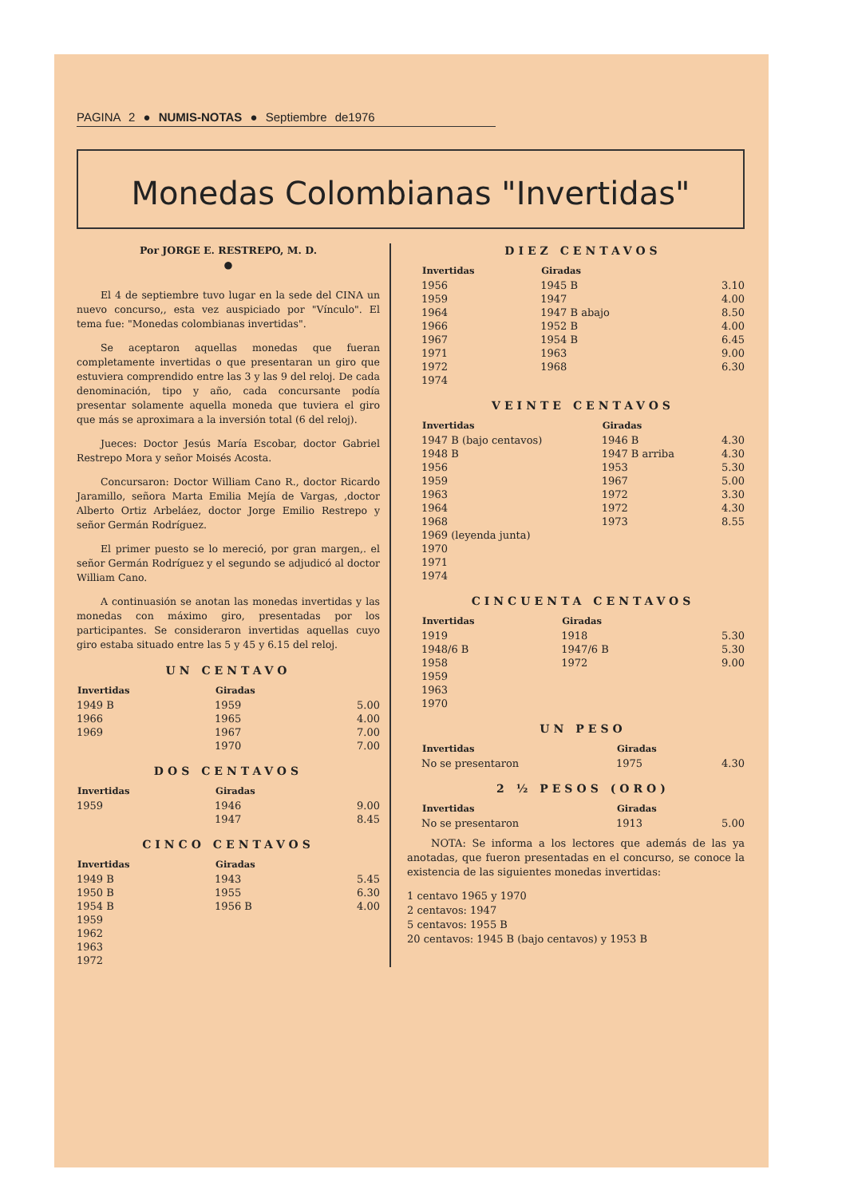PAGINA 2 ● NUMIS-NOTAS ● Septiembre de1976
Monedas Colombianas "Invertidas"
Por JORGE E. RESTREPO, M. D.
●
El 4 de septiembre tuvo lugar en la sede del CINA un nuevo concurso,, esta vez auspiciado por "Vínculo". El tema fue: "Monedas colombianas invertidas".
Se aceptaron aquellas monedas que fueran completamente invertidas o que presentaran un giro que estuviera comprendido entre las 3 y las 9 del reloj. De cada denominación, tipo y año, cada concursante podía presentar solamente aquella moneda que tuviera el giro que más se aproximara a la inversión total (6 del reloj).
Jueces: Doctor Jesús María Escobar, doctor Gabriel Restrepo Mora y señor Moisés Acosta.
Concursaron: Doctor William Cano R., doctor Ricardo Jaramillo, señora Marta Emilia Mejía de Vargas, ,doctor Alberto Ortiz Arbeláez, doctor Jorge Emilio Restrepo y señor Germán Rodríguez.
El primer puesto se lo mereció, por gran margen,. el señor Germán Rodríguez y el segundo se adjudicó al doctor William Cano.
A continuasión se anotan las monedas invertidas y las monedas con máximo giro, presentadas por los participantes. Se consideraron invertidas aquellas cuyo giro estaba situado entre las 5 y 45 y 6.15 del reloj.
UN CENTAVO
| Invertidas | Giradas | |
| --- | --- | --- |
| 1949 B | 1959 | 5.00 |
| 1966 | 1965 | 4.00 |
| 1969 | 1967 | 7.00 |
| | 1970 | 7.00 |
DOS CENTAVOS
| Invertidas | Giradas | |
| --- | --- | --- |
| 1959 | 1946 | 9.00 |
| | 1947 | 8.45 |
CINCO CENTAVOS
| Invertidas | Giradas | |
| --- | --- | --- |
| 1949 B | 1943 | 5.45 |
| 1950 B | 1955 | 6.30 |
| 1954 B | 1956 B | 4.00 |
| 1959 | | |
| 1962 | | |
| 1963 | | |
| 1972 | | |
DIEZ CENTAVOS
| Invertidas | Giradas | |
| --- | --- | --- |
| 1956 | 1945 B | 3.10 |
| 1959 | 1947 | 4.00 |
| 1964 | 1947 B abajo | 8.50 |
| 1966 | 1952 B | 4.00 |
| 1967 | 1954 B | 6.45 |
| 1971 | 1963 | 9.00 |
| 1972 | 1968 | 6.30 |
| 1974 | | |
VEINTE CENTAVOS
| Invertidas | Giradas | |
| --- | --- | --- |
| 1947 B (bajo centavos) | 1946 B | 4.30 |
| 1948 B | 1947 B arriba | 4.30 |
| 1956 | 1953 | 5.30 |
| 1959 | 1967 | 5.00 |
| 1963 | 1972 | 3.30 |
| 1964 | 1972 | 4.30 |
| 1968 | 1973 | 8.55 |
| 1969 (leyenda junta) | | |
| 1970 | | |
| 1971 | | |
| 1974 | | |
CINCUENTA CENTAVOS
| Invertidas | Giradas | |
| --- | --- | --- |
| 1919 | 1918 | 5.30 |
| 1948/6 B | 1947/6 B | 5.30 |
| 1958 | 1972 | 9.00 |
| 1959 | | |
| 1963 | | |
| 1970 | | |
UN PESO
| Invertidas | Giradas | |
| --- | --- | --- |
| No se presentaron | 1975 | 4.30 |
2 ½ PESOS (ORO)
| Invertidas | Giradas | |
| --- | --- | --- |
| No se presentaron | 1913 | 5.00 |
NOTA: Se informa a los lectores que además de las ya anotadas, que fueron presentadas en el concurso, se conoce la existencia de las siguientes monedas invertidas:
1 centavo 1965 y 1970
2 centavos: 1947
5 centavos: 1955 B
20 centavos: 1945 B (bajo centavos) y 1953 B